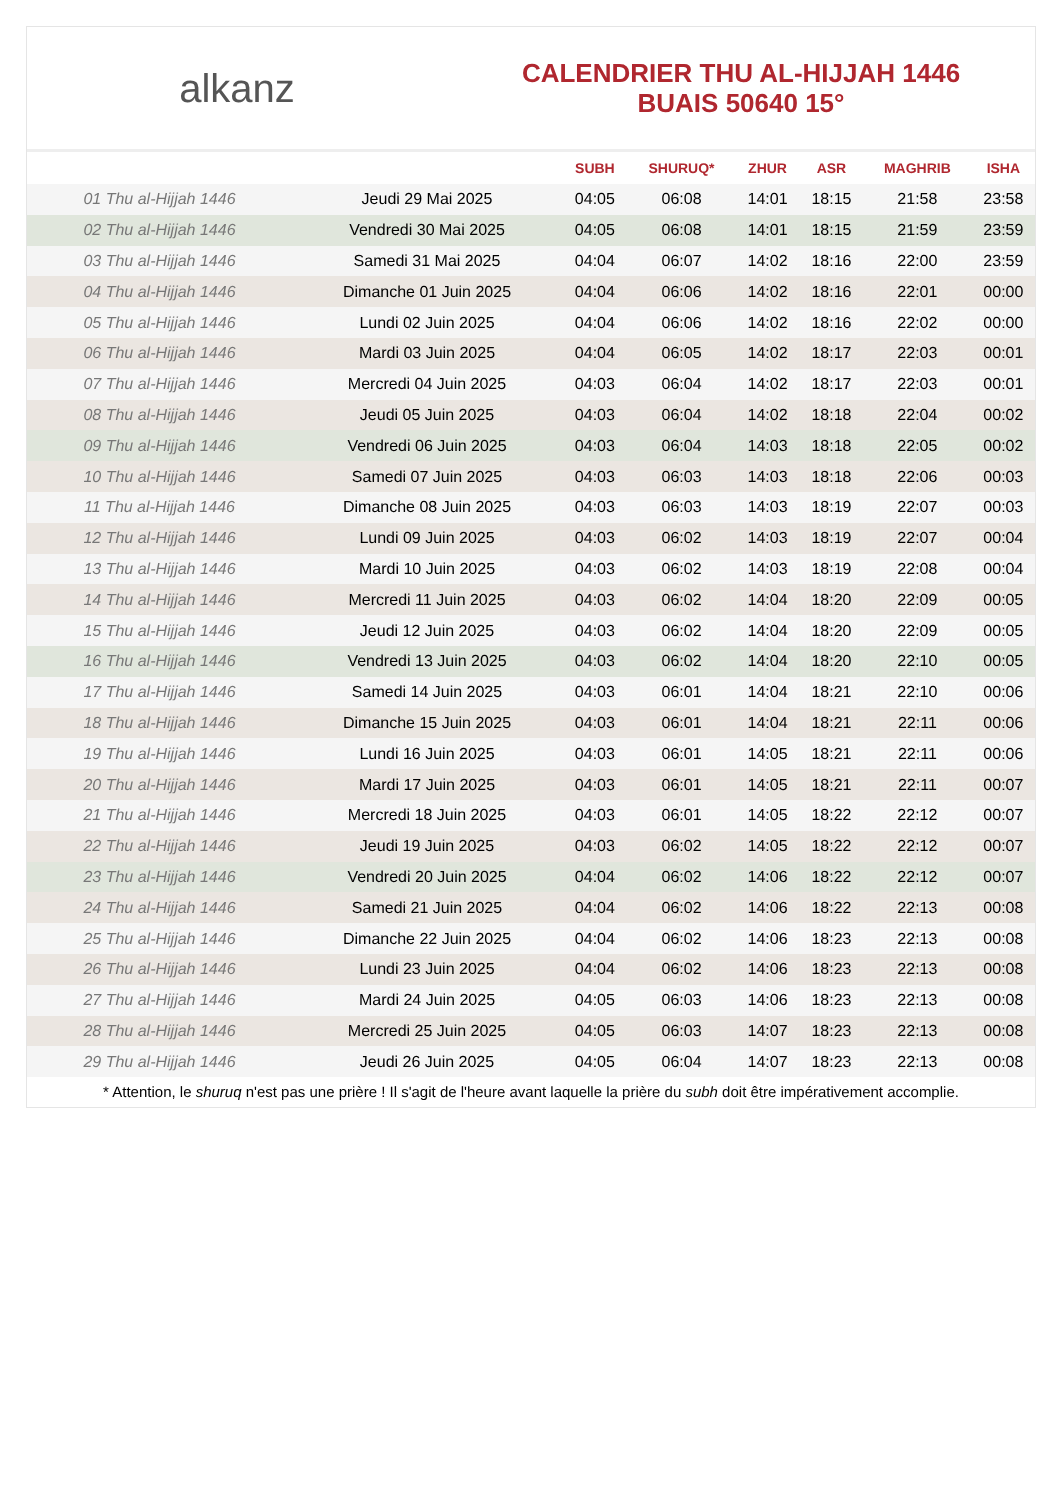alkanz
CALENDRIER THU AL-HIJJAH 1446
BUAIS 50640 15°
| | | SUBH | SHURUQ* | ZHUR | ASR | MAGHRIB | ISHA |
| --- | --- | --- | --- | --- | --- | --- | --- |
| 01 Thu al-Hijjah 1446 | Jeudi 29 Mai 2025 | 04:05 | 06:08 | 14:01 | 18:15 | 21:58 | 23:58 |
| 02 Thu al-Hijjah 1446 | Vendredi 30 Mai 2025 | 04:05 | 06:08 | 14:01 | 18:15 | 21:59 | 23:59 |
| 03 Thu al-Hijjah 1446 | Samedi 31 Mai 2025 | 04:04 | 06:07 | 14:02 | 18:16 | 22:00 | 23:59 |
| 04 Thu al-Hijjah 1446 | Dimanche 01 Juin 2025 | 04:04 | 06:06 | 14:02 | 18:16 | 22:01 | 00:00 |
| 05 Thu al-Hijjah 1446 | Lundi 02 Juin 2025 | 04:04 | 06:06 | 14:02 | 18:16 | 22:02 | 00:00 |
| 06 Thu al-Hijjah 1446 | Mardi 03 Juin 2025 | 04:04 | 06:05 | 14:02 | 18:17 | 22:03 | 00:01 |
| 07 Thu al-Hijjah 1446 | Mercredi 04 Juin 2025 | 04:03 | 06:04 | 14:02 | 18:17 | 22:03 | 00:01 |
| 08 Thu al-Hijjah 1446 | Jeudi 05 Juin 2025 | 04:03 | 06:04 | 14:02 | 18:18 | 22:04 | 00:02 |
| 09 Thu al-Hijjah 1446 | Vendredi 06 Juin 2025 | 04:03 | 06:04 | 14:03 | 18:18 | 22:05 | 00:02 |
| 10 Thu al-Hijjah 1446 | Samedi 07 Juin 2025 | 04:03 | 06:03 | 14:03 | 18:18 | 22:06 | 00:03 |
| 11 Thu al-Hijjah 1446 | Dimanche 08 Juin 2025 | 04:03 | 06:03 | 14:03 | 18:19 | 22:07 | 00:03 |
| 12 Thu al-Hijjah 1446 | Lundi 09 Juin 2025 | 04:03 | 06:02 | 14:03 | 18:19 | 22:07 | 00:04 |
| 13 Thu al-Hijjah 1446 | Mardi 10 Juin 2025 | 04:03 | 06:02 | 14:03 | 18:19 | 22:08 | 00:04 |
| 14 Thu al-Hijjah 1446 | Mercredi 11 Juin 2025 | 04:03 | 06:02 | 14:04 | 18:20 | 22:09 | 00:05 |
| 15 Thu al-Hijjah 1446 | Jeudi 12 Juin 2025 | 04:03 | 06:02 | 14:04 | 18:20 | 22:09 | 00:05 |
| 16 Thu al-Hijjah 1446 | Vendredi 13 Juin 2025 | 04:03 | 06:02 | 14:04 | 18:20 | 22:10 | 00:05 |
| 17 Thu al-Hijjah 1446 | Samedi 14 Juin 2025 | 04:03 | 06:01 | 14:04 | 18:21 | 22:10 | 00:06 |
| 18 Thu al-Hijjah 1446 | Dimanche 15 Juin 2025 | 04:03 | 06:01 | 14:04 | 18:21 | 22:11 | 00:06 |
| 19 Thu al-Hijjah 1446 | Lundi 16 Juin 2025 | 04:03 | 06:01 | 14:05 | 18:21 | 22:11 | 00:06 |
| 20 Thu al-Hijjah 1446 | Mardi 17 Juin 2025 | 04:03 | 06:01 | 14:05 | 18:21 | 22:11 | 00:07 |
| 21 Thu al-Hijjah 1446 | Mercredi 18 Juin 2025 | 04:03 | 06:01 | 14:05 | 18:22 | 22:12 | 00:07 |
| 22 Thu al-Hijjah 1446 | Jeudi 19 Juin 2025 | 04:03 | 06:02 | 14:05 | 18:22 | 22:12 | 00:07 |
| 23 Thu al-Hijjah 1446 | Vendredi 20 Juin 2025 | 04:04 | 06:02 | 14:06 | 18:22 | 22:12 | 00:07 |
| 24 Thu al-Hijjah 1446 | Samedi 21 Juin 2025 | 04:04 | 06:02 | 14:06 | 18:22 | 22:13 | 00:08 |
| 25 Thu al-Hijjah 1446 | Dimanche 22 Juin 2025 | 04:04 | 06:02 | 14:06 | 18:23 | 22:13 | 00:08 |
| 26 Thu al-Hijjah 1446 | Lundi 23 Juin 2025 | 04:04 | 06:02 | 14:06 | 18:23 | 22:13 | 00:08 |
| 27 Thu al-Hijjah 1446 | Mardi 24 Juin 2025 | 04:05 | 06:03 | 14:06 | 18:23 | 22:13 | 00:08 |
| 28 Thu al-Hijjah 1446 | Mercredi 25 Juin 2025 | 04:05 | 06:03 | 14:07 | 18:23 | 22:13 | 00:08 |
| 29 Thu al-Hijjah 1446 | Jeudi 26 Juin 2025 | 04:05 | 06:04 | 14:07 | 18:23 | 22:13 | 00:08 |
* Attention, le shuruq n'est pas une prière ! Il s'agit de l'heure avant laquelle la prière du subh doit être impérativement accomplie.